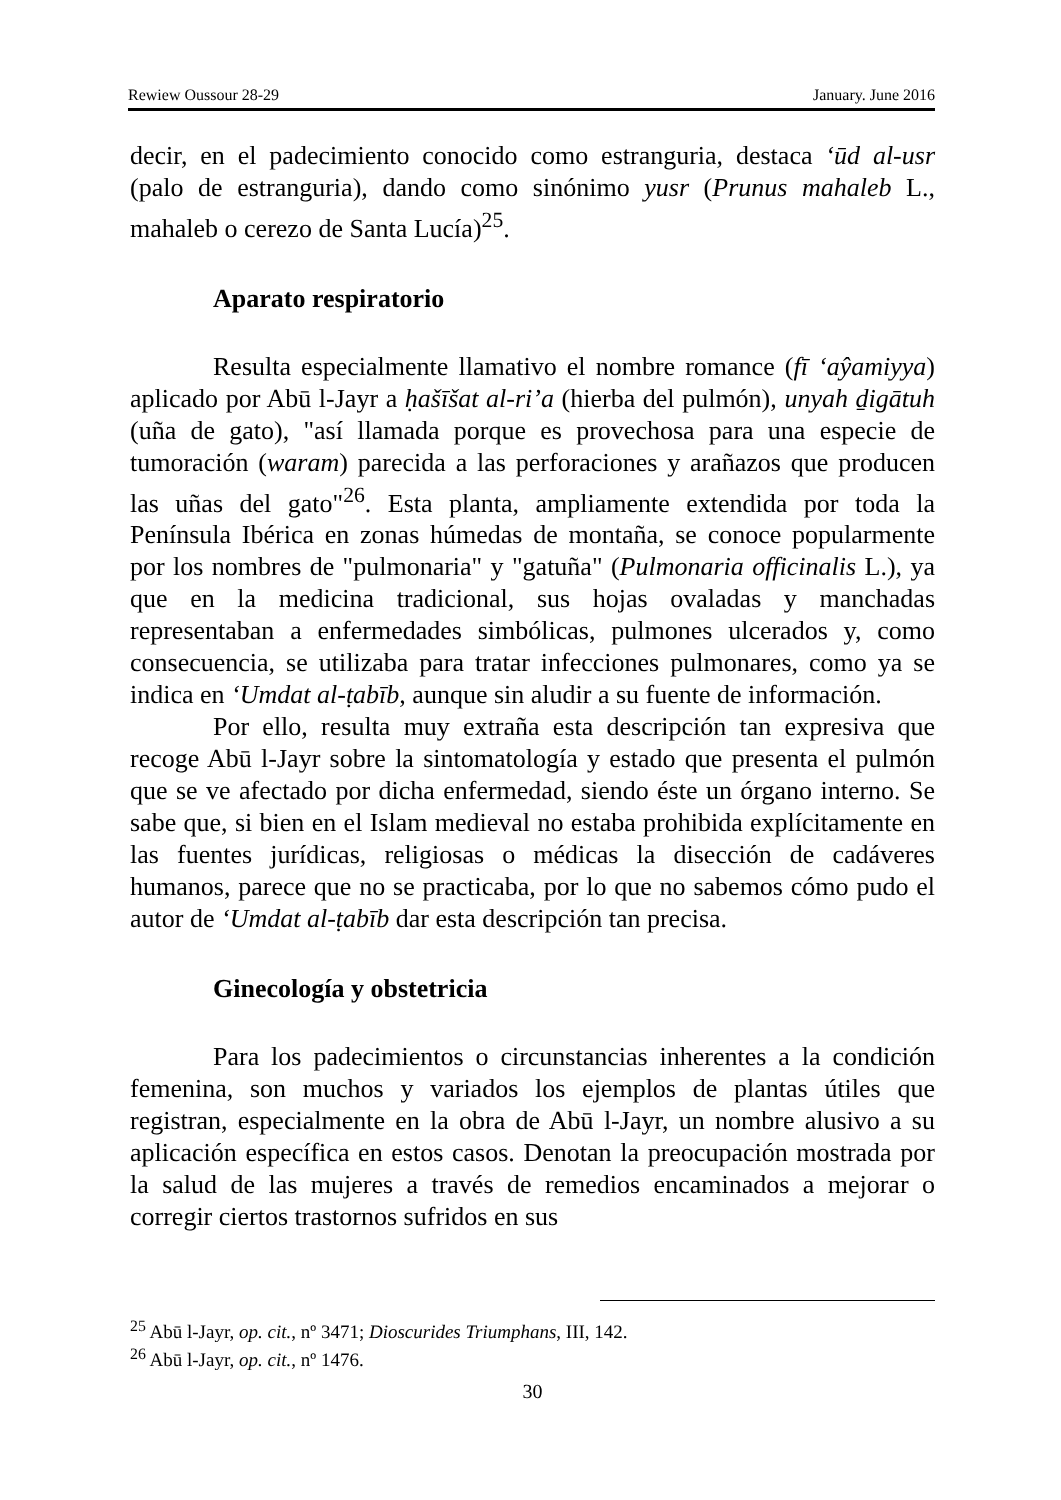Rewiew Oussour 28-29 January. June 2016
decir, en el padecimiento conocido como estranguria, destaca ‘ūd al-usr (palo de estranguria), dando como sinónimo yusr (Prunus mahaleb L., mahaleb o cerezo de Santa Lucía)<sup>25</sup>.
Aparato respiratorio
Resulta especialmente llamativo el nombre romance (fī ‘aŷamiyya) aplicado por Abū l-Jayr a ḥašīšat al-ri’a (hierba del pulmón), unyah ḏigātuh (uña de gato), "así llamada porque es provechosa para una especie de tumoración (waram) parecida a las perforaciones y arañazos que producen las uñas del gato"<sup>26</sup>. Esta planta, ampliamente extendida por toda la Península Ibérica en zonas húmedas de montaña, se conoce popularmente por los nombres de "pulmonaria" y "gatuña" (Pulmonaria officinalis L.), ya que en la medicina tradicional, sus hojas ovaladas y manchadas representaban a enfermedades simbólicas, pulmones ulcerados y, como consecuencia, se utilizaba para tratar infecciones pulmonares, como ya se indica en ‘Umdat al-ṭabīb, aunque sin aludir a su fuente de información.
Por ello, resulta muy extraña esta descripción tan expresiva que recoge Abū l-Jayr sobre la sintomatología y estado que presenta el pulmón que se ve afectado por dicha enfermedad, siendo éste un órgano interno. Se sabe que, si bien en el Islam medieval no estaba prohibida explícitamente en las fuentes jurídicas, religiosas o médicas la disección de cadáveres humanos, parece que no se practicaba, por lo que no sabemos cómo pudo el autor de ‘Umdat al-ṭabīb dar esta descripción tan precisa.
Ginecología y obstetricia
Para los padecimientos o circunstancias inherentes a la condición femenina, son muchos y variados los ejemplos de plantas útiles que registran, especialmente en la obra de Abū l-Jayr, un nombre alusivo a su aplicación específica en estos casos. Denotan la preocupación mostrada por la salud de las mujeres a través de remedios encaminados a mejorar o corregir ciertos trastornos sufridos en sus
<sup>25</sup> Abū l-Jayr, op. cit., nº 3471; Dioscurides Triumphans, III, 142.
<sup>26</sup> Abū l-Jayr, op. cit., nº 1476.
30